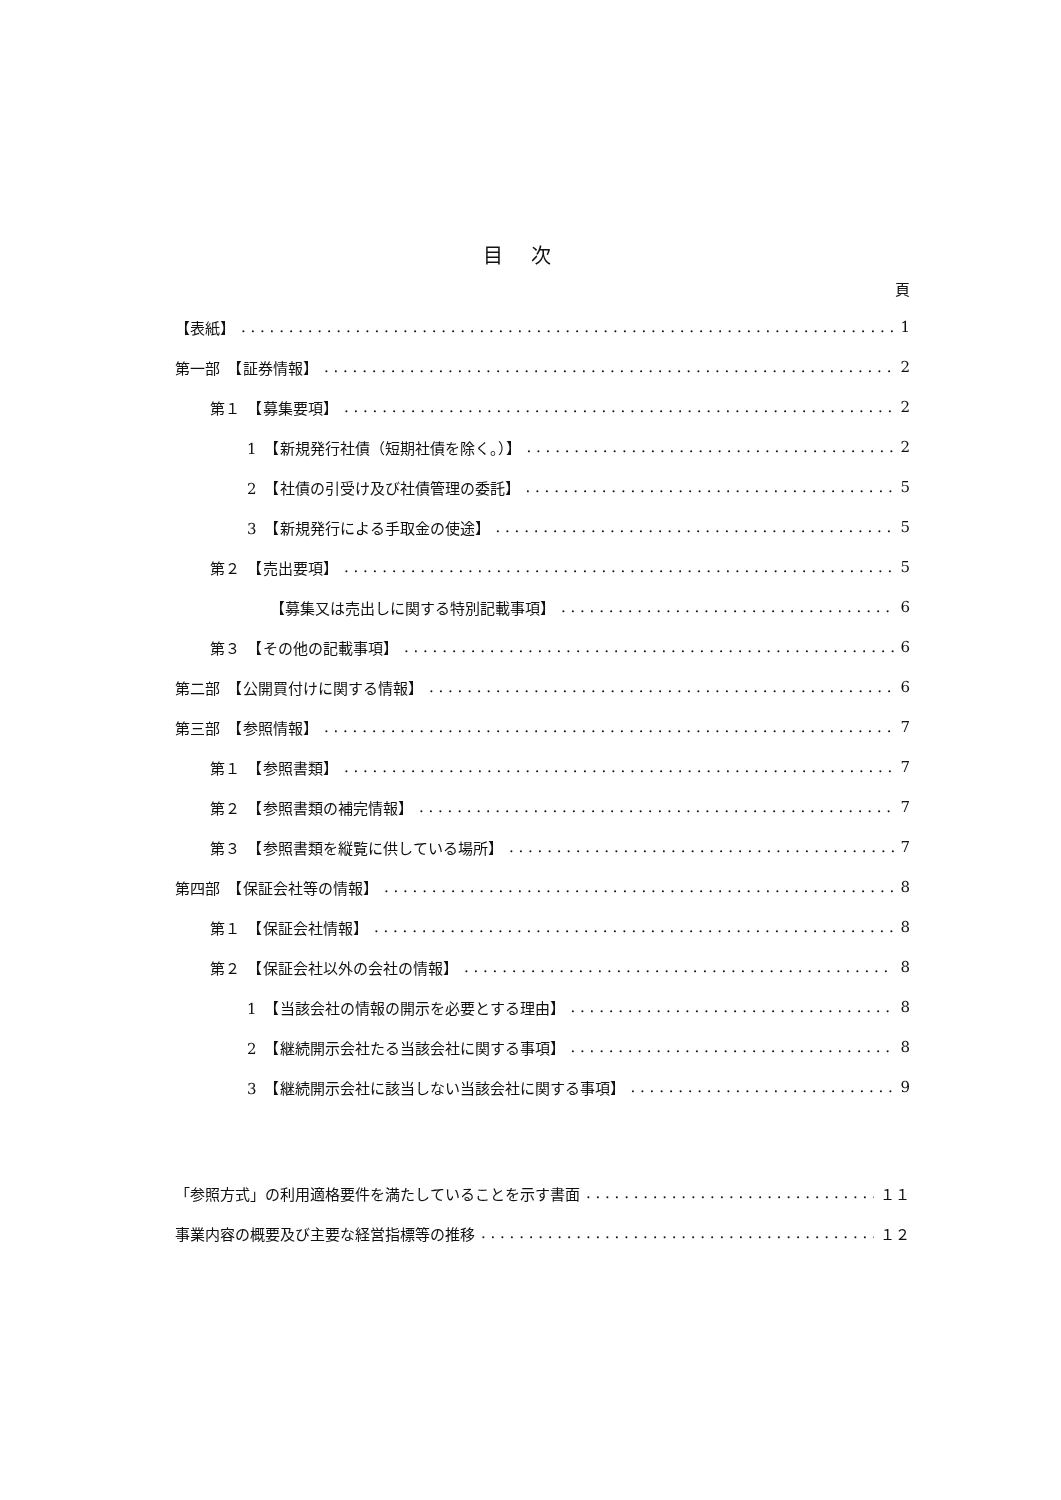目次
頁
【表紙】 1
第一部　【証券情報】 2
第１　【募集要項】 2
1　【新規発行社債（短期社債を除く。）】 2
2　【社債の引受け及び社債管理の委託】 5
3　【新規発行による手取金の使途】 5
第２　【売出要項】 5
【募集又は売出しに関する特別記載事項】 6
第３　【その他の記載事項】 6
第二部　【公開買付けに関する情報】 6
第三部　【参照情報】 7
第１　【参照書類】 7
第２　【参照書類の補完情報】 7
第３　【参照書類を縦覧に供している場所】 7
第四部　【保証会社等の情報】 8
第１　【保証会社情報】 8
第２　【保証会社以外の会社の情報】 8
1　【当該会社の情報の開示を必要とする理由】 8
2　【継続開示会社たる当該会社に関する事項】 8
3　【継続開示会社に該当しない当該会社に関する事項】 9
「参照方式」の利用適格要件を満たしていることを示す書面 １１
事業内容の概要及び主要な経営指標等の推移 １２